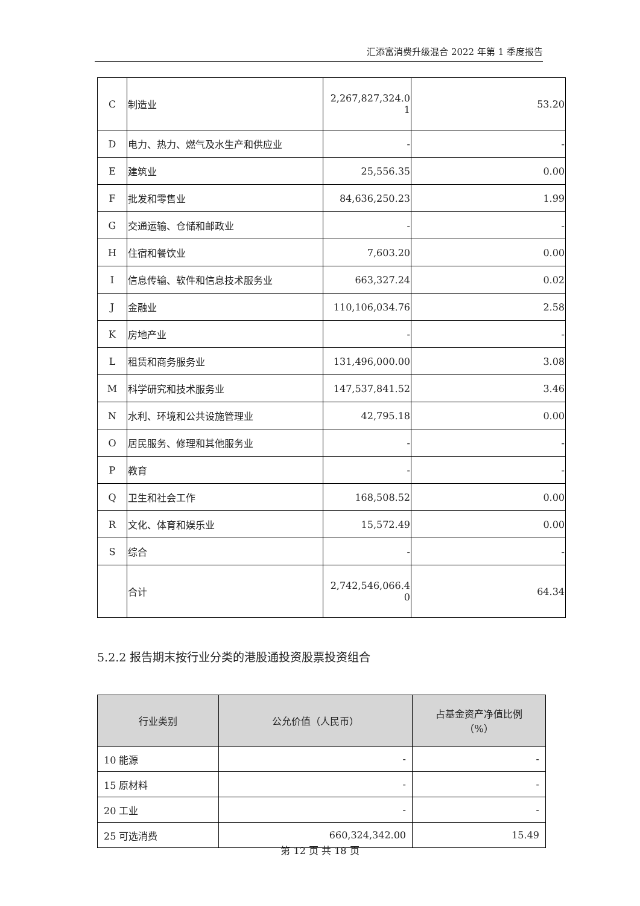汇添富消费升级混合 2022 年第 1 季度报告
| C | 制造业 | 2,267,827,324.0 1 | 53.20 |
| D | 电力、热力、燃气及水生产和供应业 | - | - |
| E | 建筑业 | 25,556.35 | 0.00 |
| F | 批发和零售业 | 84,636,250.23 | 1.99 |
| G | 交通运输、仓储和邮政业 | - | - |
| H | 住宿和餐饮业 | 7,603.20 | 0.00 |
| I | 信息传输、软件和信息技术服务业 | 663,327.24 | 0.02 |
| J | 金融业 | 110,106,034.76 | 2.58 |
| K | 房地产业 | - | - |
| L | 租赁和商务服务业 | 131,496,000.00 | 3.08 |
| M | 科学研究和技术服务业 | 147,537,841.52 | 3.46 |
| N | 水利、环境和公共设施管理业 | 42,795.18 | 0.00 |
| O | 居民服务、修理和其他服务业 | - | - |
| P | 教育 | - | - |
| Q | 卫生和社会工作 | 168,508.52 | 0.00 |
| R | 文化、体育和娱乐业 | 15,572.49 | 0.00 |
| S | 综合 | - | - |
| | 合计 | 2,742,546,066.4 0 | 64.34 |
5.2.2 报告期末按行业分类的港股通投资股票投资组合
| 行业类别 | 公允价值（人民币） | 占基金资产净值比例 （%） |
| --- | --- | --- |
| 10 能源 | - | - |
| 15 原材料 | - | - |
| 20 工业 | - | - |
| 25 可选消费 | 660,324,342.00 | 15.49 |
第 12 页 共 18 页